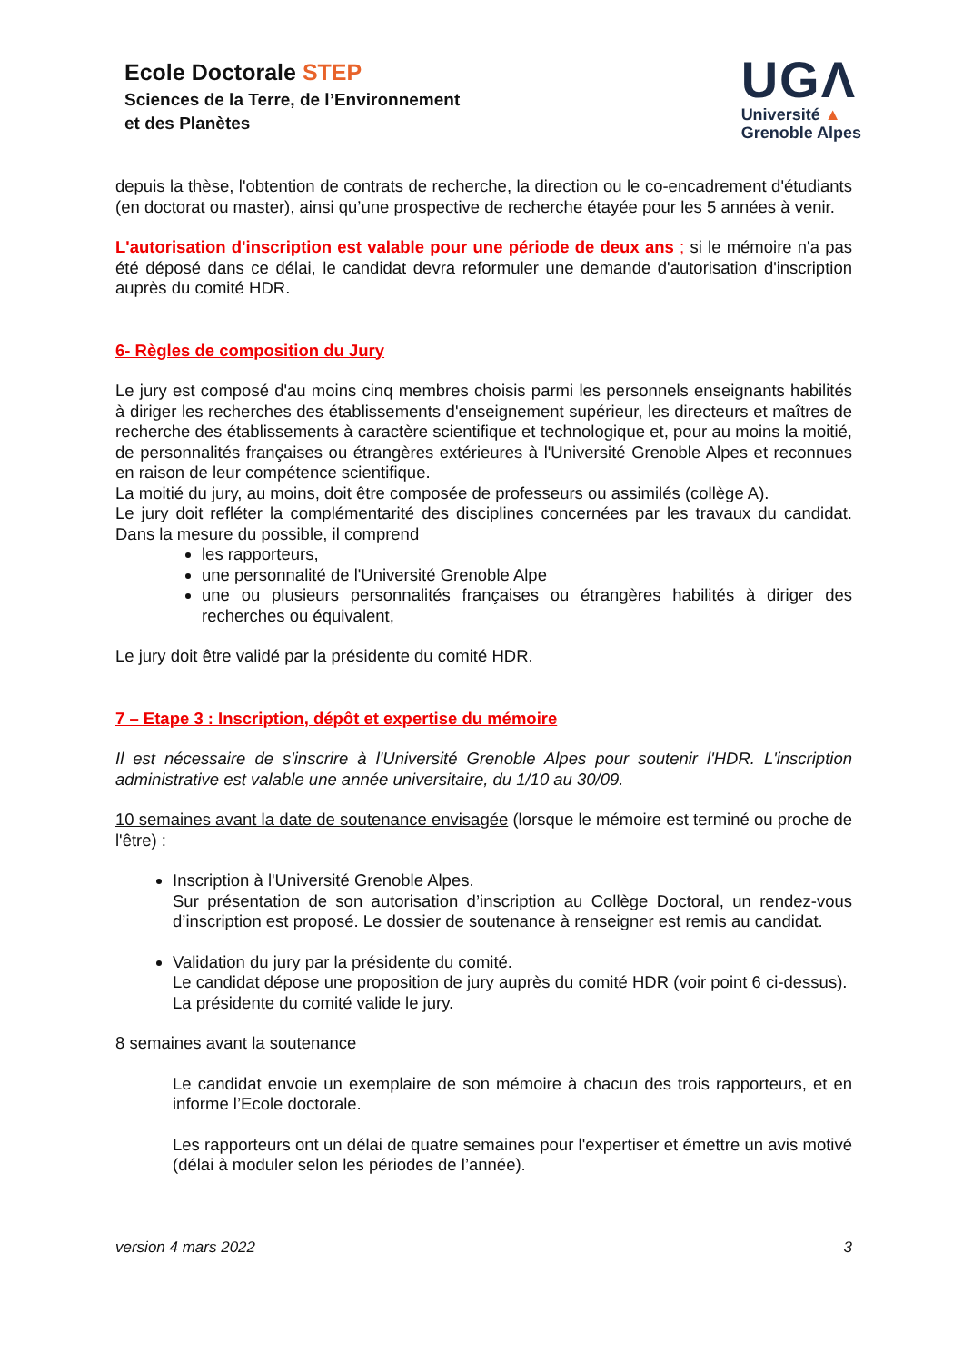Ecole Doctorale STEP
Sciences de la Terre, de l’Environnement
et des Planètes
UGΛ
Université ▲
Grenoble Alpes
depuis la thèse, l'obtention de contrats de recherche, la direction ou le co-encadrement d'étudiants (en doctorat ou master), ainsi qu’une prospective de recherche étayée pour les 5 années à venir.
L'autorisation d'inscription est valable pour une période de deux ans ; si le mémoire n'a pas été déposé dans ce délai, le candidat devra reformuler une demande d'autorisation d'inscription auprès du comité HDR.
6- Règles de composition du Jury
Le jury est composé d'au moins cinq membres choisis parmi les personnels enseignants habilités à diriger les recherches des établissements d'enseignement supérieur, les directeurs et maîtres de recherche des établissements à caractère scientifique et technologique et, pour au moins la moitié, de personnalités françaises ou étrangères extérieures à l'Université Grenoble Alpes et reconnues en raison de leur compétence scientifique.
La moitié du jury, au moins, doit être composée de professeurs ou assimilés (collège A).
Le jury doit refléter la complémentarité des disciplines concernées par les travaux du candidat. Dans la mesure du possible, il comprend
les rapporteurs,
une personnalité de l'Université Grenoble Alpe
une ou plusieurs personnalités françaises ou étrangères habilités à diriger des recherches ou équivalent,
Le jury doit être validé par la présidente du comité HDR.
7 – Etape 3 : Inscription, dépôt et expertise du mémoire
Il est nécessaire de s'inscrire à l'Université Grenoble Alpes pour soutenir l'HDR. L'inscription administrative est valable une année universitaire, du 1/10 au 30/09.
10 semaines avant la date de soutenance envisagée (lorsque le mémoire est terminé ou proche de l'être) :
Inscription à l'Université Grenoble Alpes.
Sur présentation de son autorisation d’inscription au Collège Doctoral, un rendez-vous d’inscription est proposé. Le dossier de soutenance à renseigner est remis au candidat.
Validation du jury par la présidente du comité.
Le candidat dépose une proposition de jury auprès du comité HDR (voir point 6 ci-dessus).
La présidente du comité valide le jury.
8 semaines avant la soutenance
Le candidat envoie un exemplaire de son mémoire à chacun des trois rapporteurs, et en informe l’Ecole doctorale.
Les rapporteurs ont un délai de quatre semaines pour l'expertiser et émettre un avis motivé (délai à moduler selon les périodes de l’année).
version 4 mars 2022 3